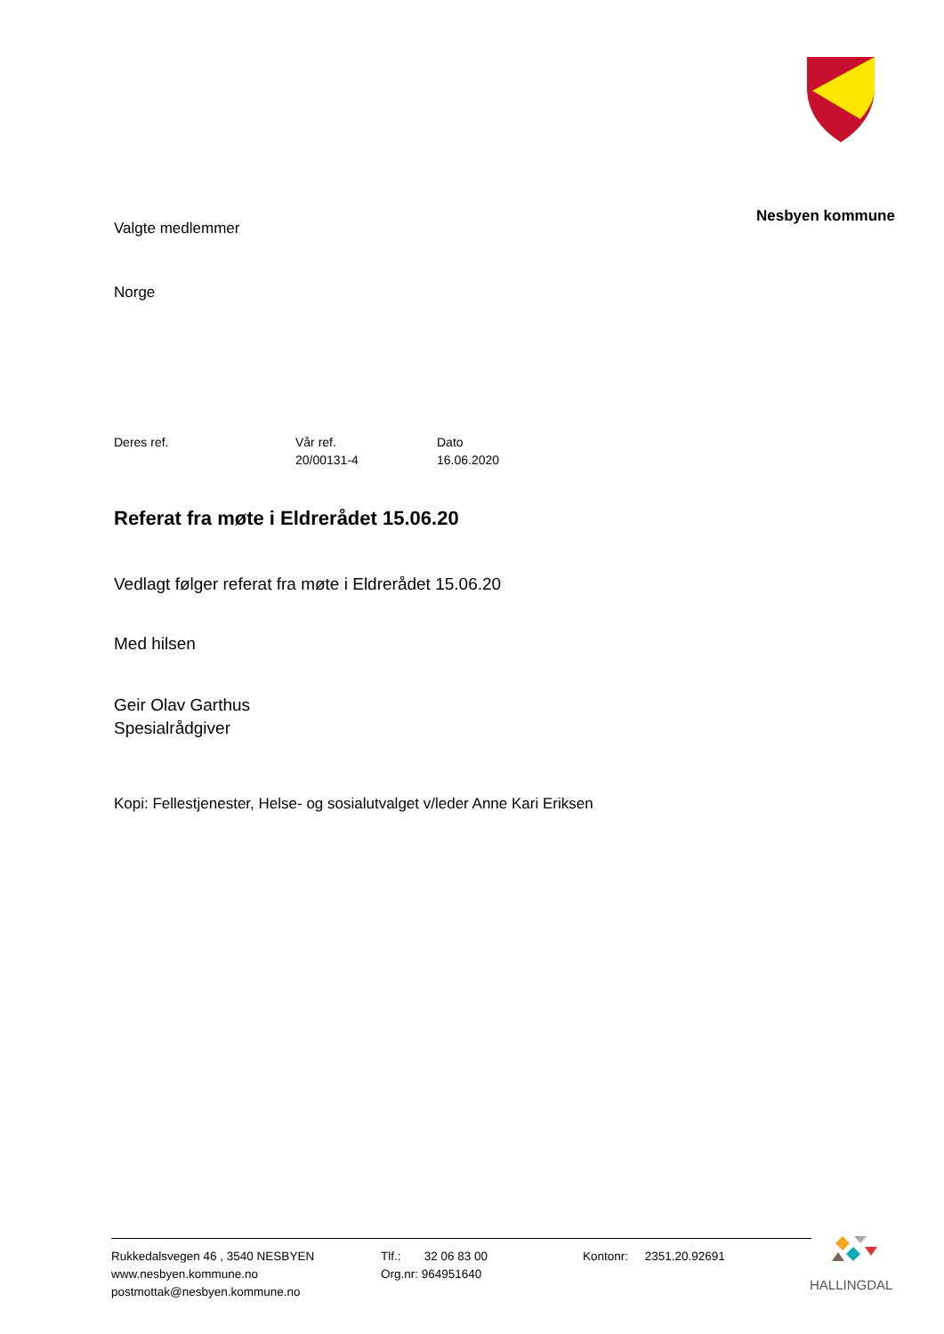Nesbyen kommune
Valgte medlemmer
Norge
Deres ref. Vår ref.
20/00131-4
Dato
16.06.2020
Referat fra møte i Eldrerådet 15.06.20
Vedlagt følger referat fra møte i Eldrerådet 15.06.20
Med hilsen
Geir Olav Garthus
Spesialrådgiver
Kopi: Fellestjenester, Helse- og sosialutvalget v/leder Anne Kari Eriksen
Rukkedalsvegen 46 , 3540 NESBYEN
www.nesbyen.kommune.no
postmottak@nesbyen.kommune.no
Tlf.: 32 06 83 00
Org.nr: 964951640
Kontonr: 2351.20.92691
HALLINGDAL